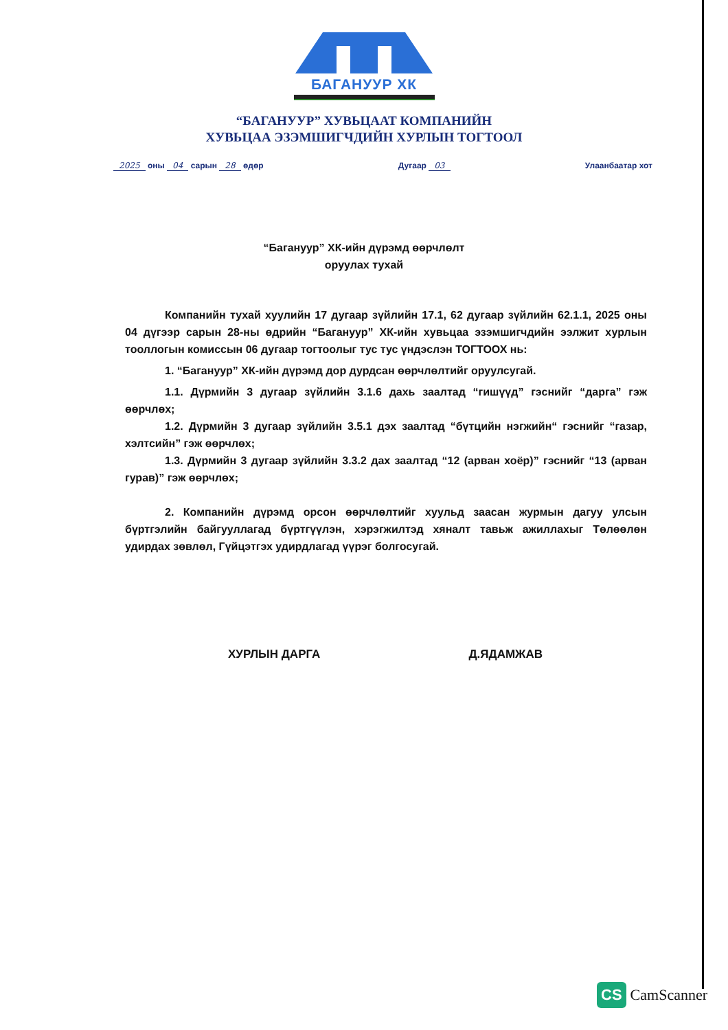БАГАНУУР ХК
“БАГАНУУР” ХУВЬЦААТ КОМПАНИЙН
ХУВЬЦАА ЭЗЭМШИГЧДИЙН ХУРЛЫН ТОГТООЛ
2025 оны 04 сарын 28 өдөр Дугаар 03 Улаанбаатар хот
“Багануур” ХК-ийн дүрэмд өөрчлөлт
оруулах тухай
Компанийн тухай хуулийн 17 дугаар зүйлийн 17.1, 62 дугаар зүйлийн 62.1.1, 2025 оны 04 дүгээр сарын 28-ны өдрийн “Багануур” ХК-ийн хувьцаа эзэмшигчдийн ээлжит хурлын тооллогын комиссын 06 дугаар тогтоолыг тус тус үндэслэн ТОГТООХ нь:
1. “Багануур” ХК-ийн дүрэмд дор дурдсан өөрчлөлтийг оруулсугай.
1.1. Дүрмийн 3 дугаар зүйлийн 3.1.6 дахь заалтад “гишүүд” гэснийг “дарга” гэж өөрчлөх;
1.2. Дүрмийн 3 дугаар зүйлийн 3.5.1 дэх заалтад “бүтцийн нэгжийн“ гэснийг “газар, хэлтсийн” гэж өөрчлөх;
1.3. Дүрмийн 3 дугаар зүйлийн 3.3.2 дах заалтад “12 (арван хоёр)” гэснийг “13 (арван гурав)” гэж өөрчлөх;
2. Компанийн дүрэмд орсон өөрчлөлтийг хуульд заасан журмын дагуу улсын бүртгэлийн байгууллагад бүртгүүлэн, хэрэгжилтэд хяналт тавьж ажиллахыг Төлөөлөн удирдах зөвлөл, Гүйцэтгэх удирдлагад үүрэг болгосугай.
ХУРЛЫН ДАРГА Д.ЯДАМЖАВ
CS CamScanner